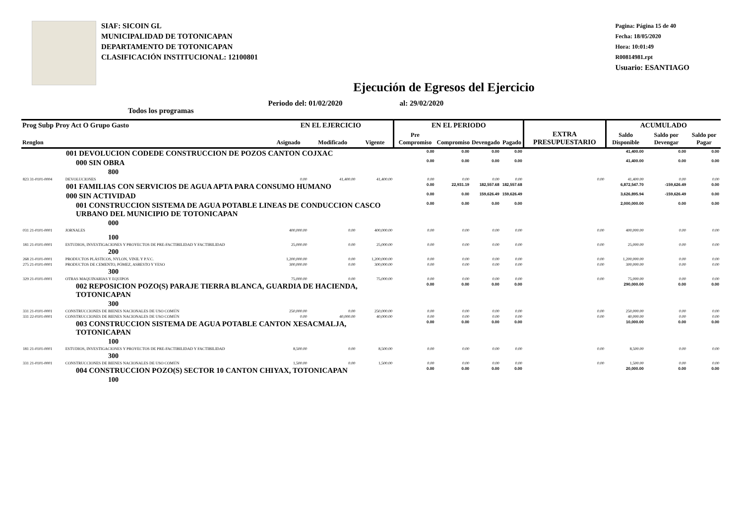SIAF: SICOIN GL
MUNICIPALIDAD DE TOTONICAPAN
DEPARTAMENTO DE TOTONICAPAN
CLASIFICACIÓN INSTITUCIONAL: 12100801
Pagina: Página 15 de 40
Fecha: 18/05/2020
Hora: 10:01:49
R00814981.rpt
Usuario: ESANTIAGO
Ejecución de Egresos del Ejercicio
Todos los programas Periodo del: 01/02/2020 al: 29/02/2020
| Prog Subp Proy Act O Grupo Gasto | | EN EL EJERCICIO | | | EN EL PERIODO | | | | EXTRA PRESUPUESTARIO | ACUMULADO | | |
| --- | --- | --- | --- | --- | --- | --- | --- | --- | --- | --- | --- | --- |
| Renglon | | Asignado | Modificado | Vigente | Pre Compromiso | Compromiso | Devengado | Pagado | | Saldo Disponible | Saldo por Devengar | Saldo por Pagar |
| 001 DEVOLUCION CODEDE CONSTRUCCION DE POZOS CANTON COJXAC | | | | | 0.00 | 0.00 | 0.00 | 0.00 | | 41,400.00 | 0.00 | 0.00 |
| 000 SIN OBRA | | | | | 0.00 | 0.00 | 0.00 | 0.00 | | 41,400.00 | 0.00 | 0.00 |
| 800 | | | | | | | | | | | | |
| 823 31-0101-0004 | DEVOLUCIONES | 0.00 | 41,400.00 | 41,400.00 | 0.00 | 0.00 | 0.00 | 0.00 | 0.00 | 41,400.00 | 0.00 | 0.00 |
| 001 FAMILIAS CON SERVICIOS DE AGUA APTA PARA CONSUMO HUMANO | | | | | 0.00 | 22,931.19 | 182,557.68 | 182,557.68 | | 6,872,547.70 | -159,626.49 | 0.00 |
| 000 SIN ACTIVIDAD | | | | | 0.00 | 0.00 | 159,626.49 | 159,626.49 | | 3,626,895.94 | -159,626.49 | 0.00 |
| 001 CONSTRUCCION SISTEMA DE AGUA POTABLE LINEAS DE CONDUCCION CASCO URBANO DEL MUNICIPIO DE TOTONICAPAN | | | | | 0.00 | 0.00 | 0.00 | 0.00 | | 2,000,000.00 | 0.00 | 0.00 |
| 000 | | | | | | | | | | | | |
| 031 21-0101-0001 | JORNALES | 400,000.00 | 0.00 | 400,000.00 | 0.00 | 0.00 | 0.00 | 0.00 | 0.00 | 400,000.00 | 0.00 | 0.00 |
| 100 | | | | | | | | | | | | |
| 181 21-0101-0001 | ESTUDIOS, INVESTIGACIONES Y PROYECTOS DE PRE-FACTIBILIDAD Y FACTIBILIDAD | 25,000.00 | 0.00 | 25,000.00 | 0.00 | 0.00 | 0.00 | 0.00 | 0.00 | 25,000.00 | 0.00 | 0.00 |
| 200 | | | | | | | | | | | | |
| 268 21-0101-0001 | PRODUCTOS PLÁSTICOS, NYLON, VINIL Y P.V.C. | 1,200,000.00 | 0.00 | 1,200,000.00 | 0.00 | 0.00 | 0.00 | 0.00 | 0.00 | 1,200,000.00 | 0.00 | 0.00 |
| 275 21-0101-0001 | PRODUCTOS DE CEMENTO, PÓMEZ, ASBESTO Y YESO | 300,000.00 | 0.00 | 300,000.00 | 0.00 | 0.00 | 0.00 | 0.00 | 0.00 | 300,000.00 | 0.00 | 0.00 |
| 300 | | | | | | | | | | | | |
| 329 21-0101-0001 | OTRAS MAQUINARIAS Y EQUIPOS | 75,000.00 | 0.00 | 75,000.00 | 0.00 | 0.00 | 0.00 | 0.00 | 0.00 | 75,000.00 | 0.00 | 0.00 |
| 002 REPOSICION POZO(S) PARAJE TIERRA BLANCA, GUARDIA DE HACIENDA, TOTONICAPAN | | | | | 0.00 | 0.00 | 0.00 | 0.00 | | 290,000.00 | 0.00 | 0.00 |
| 300 | | | | | | | | | | | | |
| 331 21-0101-0001 | CONSTRUCCIONES DE BIENES NACIONALES DE USO COMÚN | 250,000.00 | 0.00 | 250,000.00 | 0.00 | 0.00 | 0.00 | 0.00 | 0.00 | 250,000.00 | 0.00 | 0.00 |
| 331 22-0101-0001 | CONSTRUCCIONES DE BIENES NACIONALES DE USO COMÚN | 0.00 | 40,000.00 | 40,000.00 | 0.00 | 0.00 | 0.00 | 0.00 | 0.00 | 40,000.00 | 0.00 | 0.00 |
| 003 CONSTRUCCION SISTEMA DE AGUA POTABLE CANTON XESACMALJA, TOTONICAPAN | | | | | 0.00 | 0.00 | 0.00 | 0.00 | | 10,000.00 | 0.00 | 0.00 |
| 100 | | | | | | | | | | | | |
| 181 21-0101-0001 | ESTUDIOS, INVESTIGACIONES Y PROYECTOS DE PRE-FACTIBILIDAD Y FACTIBILIDAD | 8,500.00 | 0.00 | 8,500.00 | 0.00 | 0.00 | 0.00 | 0.00 | 0.00 | 8,500.00 | 0.00 | 0.00 |
| 300 | | | | | | | | | | | | |
| 331 21-0101-0001 | CONSTRUCCIONES DE BIENES NACIONALES DE USO COMÚN | 1,500.00 | 0.00 | 1,500.00 | 0.00 | 0.00 | 0.00 | 0.00 | 0.00 | 1,500.00 | 0.00 | 0.00 |
| 004 CONSTRUCCION POZO(S) SECTOR 10 CANTON CHIYAX, TOTONICAPAN | | | | | 0.00 | 0.00 | 0.00 | 0.00 | | 20,000.00 | 0.00 | 0.00 |
| 100 | | | | | | | | | | | | |